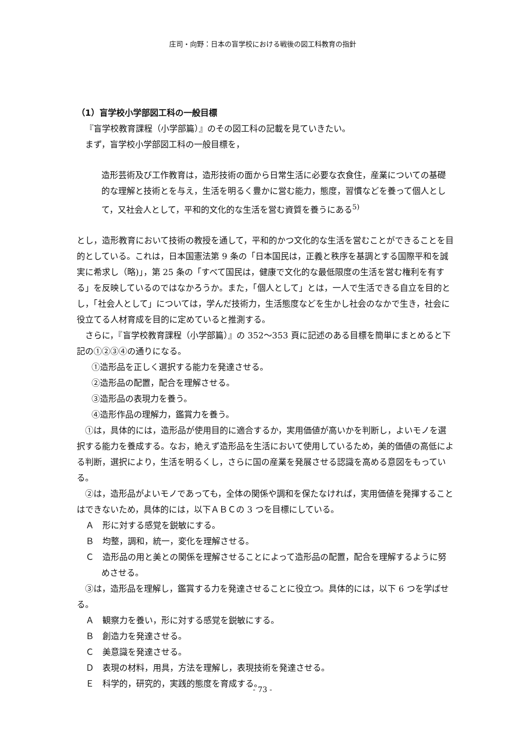庄司・向野：日本の盲学校における戦後の図工科教育の指針
（1）盲学校小学部図工科の一般目標
『盲学校教育課程（小学部篇）』のその図工科の記載を見ていきたい。
まず，盲学校小学部図工科の一般目標を，
造形芸術及び工作教育は，造形技術の面から日常生活に必要な衣食住，産業についての基礎的な理解と技術とを与え，生活を明るく豊かに営む能力，態度，習慣などを養って個人として，又社会人として，平和的文化的な生活を営む資質を養うにある<sup>5)</sup>
とし，造形教育において技術の教授を通して，平和的かつ文化的な生活を営むことができることを目的としている。これは，日本国憲法第 9 条の「日本国民は，正義と秩序を基調とする国際平和を誠実に希求し（略)」，第 25 条の「すべて国民は，健康で文化的な最低限度の生活を営む権利を有する」を反映しているのではなかろうか。また，「個人として」とは，一人で生活できる自立を目的とし，「社会人として」については，学んだ技術力，生活態度などを生かし社会のなかで生き，社会に役立てる人材育成を目的に定めていると推測する。
さらに，『盲学校教育課程（小学部篇）』の 352～353 頁に記述のある目標を簡単にまとめると下記の①②③④の通りになる。
①造形品を正しく選択する能力を発達させる。
②造形品の配置，配合を理解させる。
③造形品の表現力を養う。
④造形作品の理解力，鑑賞力を養う。
①は，具体的には，造形品が使用目的に適合するか，実用価値が高いかを判断し，よいモノを選択する能力を養成する。なお，絶えず造形品を生活において使用しているため，美的価値の高低による判断，選択により，生活を明るくし，さらに国の産業を発展させる認識を高める意図をもっている。
②は，造形品がよいモノであっても，全体の関係や調和を保たなければ，実用価値を発揮することはできないため，具体的には，以下ＡＢＣの 3 つを目標にしている。
Ａ　形に対する感覚を鋭敏にする。
Ｂ　均整，調和，統一，変化を理解させる。
Ｃ　造形品の用と美との関係を理解させることによって造形品の配置，配合を理解するように努めさせる。
③は，造形品を理解し，鑑賞する力を発達させることに役立つ。具体的には，以下 6 つを学ばせる。
Ａ　観察力を養い，形に対する感覚を鋭敏にする。
Ｂ　創造力を発達させる。
Ｃ　美意識を発達させる。
Ｄ　表現の材料，用具，方法を理解し，表現技術を発達させる。
Ｅ　科学的，研究的，実践的態度を育成する。
- 73 -